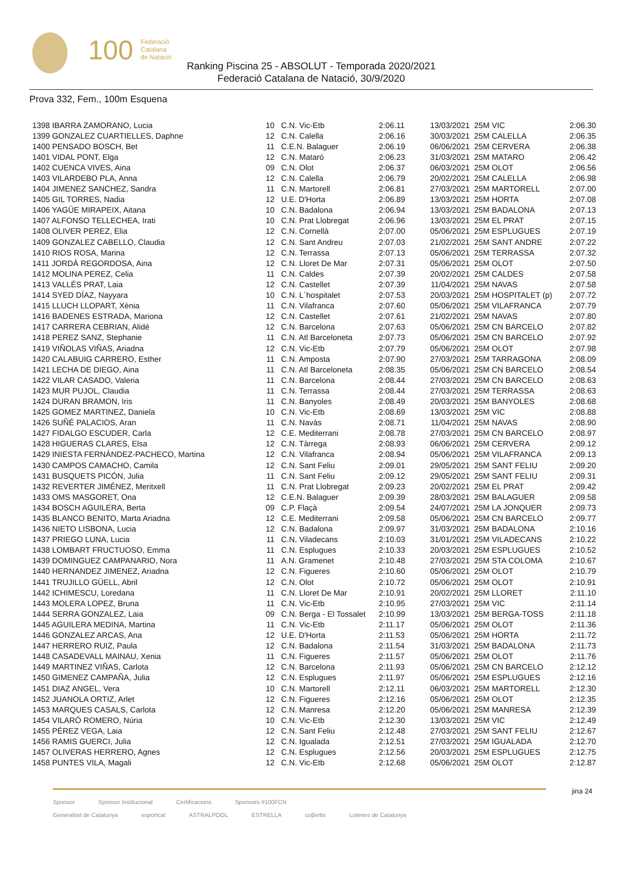100 Federació
Catalana
de Natació
Ranking Piscina 25 - ABSOLUT - Temporada 2020/2021
Federació Catalana de Natació, 30/9/2020
Prova 332, Fem., 100m Esquena
| 1398 IBARRA ZAMORANO, Lucia | 10 | C.N. Vic-Etb | 2:06.11 | 13/03/2021 | 25M VIC | 2:06.30 |
| 1399 GONZALEZ CUARTIELLES, Daphne | 12 | C.N. Calella | 2:06.16 | 30/03/2021 | 25M CALELLA | 2:06.35 |
| 1400 PENSADO BOSCH, Bet | 11 | C.E.N. Balaguer | 2:06.19 | 06/06/2021 | 25M CERVERA | 2:06.38 |
| 1401 VIDAL PONT, Elga | 12 | C.N. Mataró | 2:06.23 | 31/03/2021 | 25M MATARO | 2:06.42 |
| 1402 CUENCA VIVES, Aina | 09 | C.N. Olot | 2:06.37 | 06/03/2021 | 25M OLOT | 2:06.56 |
| 1403 VILARDEBO PLA, Anna | 12 | C.N. Calella | 2:06.79 | 20/02/2021 | 25M CALELLA | 2:06.98 |
| 1404 JIMENEZ SANCHEZ, Sandra | 11 | C.N. Martorell | 2:06.81 | 27/03/2021 | 25M MARTORELL | 2:07.00 |
| 1405 GIL TORRES, Nadia | 12 | U.E. D'Horta | 2:06.89 | 13/03/2021 | 25M HORTA | 2:07.08 |
| 1406 YAGÜE MIRAPEIX, Aitana | 10 | C.N. Badalona | 2:06.94 | 13/03/2021 | 25M BADALONA | 2:07.13 |
| 1407 ALFONSO TELLECHEA, Irati | 10 | C.N. Prat Llobregat | 2:06.96 | 13/03/2021 | 25M EL PRAT | 2:07.15 |
| 1408 OLIVER PEREZ, Elia | 12 | C.N. Cornellà | 2:07.00 | 05/06/2021 | 25M ESPLUGUES | 2:07.19 |
| 1409 GONZALEZ CABELLO, Claudia | 12 | C.N. Sant Andreu | 2:07.03 | 21/02/2021 | 25M SANT ANDRE | 2:07.22 |
| 1410 RIOS ROSA, Marina | 12 | C.N. Terrassa | 2:07.13 | 05/06/2021 | 25M TERRASSA | 2:07.32 |
| 1411 JORDÀ REGORDOSA, Aina | 12 | C.N. Lloret De Mar | 2:07.31 | 05/06/2021 | 25M OLOT | 2:07.50 |
| 1412 MOLINA PEREZ, Celia | 11 | C.N. Caldes | 2:07.39 | 20/02/2021 | 25M CALDES | 2:07.58 |
| 1413 VALLÉS PRAT, Laia | 12 | C.N. Castellet | 2:07.39 | 11/04/2021 | 25M NAVAS | 2:07.58 |
| 1414 SYED DÍAZ, Nayyara | 10 | C.N. L´hospitalet | 2:07.53 | 20/03/2021 | 25M HOSPITALET (p) | 2:07.72 |
| 1415 LLUCH LLOPART, Xènia | 11 | C.N. Vilafranca | 2:07.60 | 05/06/2021 | 25M VILAFRANCA | 2:07.79 |
| 1416 BADENES ESTRADA, Mariona | 12 | C.N. Castellet | 2:07.61 | 21/02/2021 | 25M NAVAS | 2:07.80 |
| 1417 CARRERA CEBRIAN, Alidé | 12 | C.N. Barcelona | 2:07.63 | 05/06/2021 | 25M CN BARCELO | 2:07.82 |
| 1418 PEREZ SANZ, Stephanie | 11 | C.N. Atl Barceloneta | 2:07.73 | 05/06/2021 | 25M CN BARCELO | 2:07.92 |
| 1419 VIÑOLAS VIÑAS, Ariadna | 12 | C.N. Vic-Etb | 2:07.79 | 05/06/2021 | 25M OLOT | 2:07.98 |
| 1420 CALABUIG CARRERO, Esther | 11 | C.N. Amposta | 2:07.90 | 27/03/2021 | 25M TARRAGONA | 2:08.09 |
| 1421 LECHA DE DIEGO, Aina | 11 | C.N. Atl Barceloneta | 2:08.35 | 05/06/2021 | 25M CN BARCELO | 2:08.54 |
| 1422 VILAR CASADO, Valeria | 11 | C.N. Barcelona | 2:08.44 | 27/03/2021 | 25M CN BARCELO | 2:08.63 |
| 1423 MUR PUJOL, Claudia | 11 | C.N. Terrassa | 2:08.44 | 27/03/2021 | 25M TERRASSA | 2:08.63 |
| 1424 DURAN BRAMON, Iris | 11 | C.N. Banyoles | 2:08.49 | 20/03/2021 | 25M BANYOLES | 2:08.68 |
| 1425 GOMEZ MARTINEZ, Daniela | 10 | C.N. Vic-Etb | 2:08.69 | 13/03/2021 | 25M VIC | 2:08.88 |
| 1426 SUÑÉ PALACIOS, Aran | 11 | C.N. Navàs | 2:08.71 | 11/04/2021 | 25M NAVAS | 2:08.90 |
| 1427 FIDALGO ESCUDER, Carla | 12 | C.E. Mediterrani | 2:08.78 | 27/03/2021 | 25M CN BARCELO | 2:08.97 |
| 1428 HIGUERAS CLARES, Elsa | 12 | C.N. Tàrrega | 2:08.93 | 06/06/2021 | 25M CERVERA | 2:09.12 |
| 1429 INIESTA FERNÁNDEZ-PACHECO, Martina | 12 | C.N. Vilafranca | 2:08.94 | 05/06/2021 | 25M VILAFRANCA | 2:09.13 |
| 1430 CAMPOS CAMACHO, Camila | 12 | C.N. Sant Feliu | 2:09.01 | 29/05/2021 | 25M SANT FELIU | 2:09.20 |
| 1431 BUSQUETS PICÓN, Julia | 11 | C.N. Sant Feliu | 2:09.12 | 29/05/2021 | 25M SANT FELIU | 2:09.31 |
| 1432 REVERTER JIMÉNEZ, Meritxell | 11 | C.N. Prat Llobregat | 2:09.23 | 20/02/2021 | 25M EL PRAT | 2:09.42 |
| 1433 OMS MASGORET, Ona | 12 | C.E.N. Balaguer | 2:09.39 | 28/03/2021 | 25M BALAGUER | 2:09.58 |
| 1434 BOSCH AGUILERA, Berta | 09 | C.P. Flaçà | 2:09.54 | 24/07/2021 | 25M LA JONQUER | 2:09.73 |
| 1435 BLANCO BENITO, Marta Ariadna | 12 | C.E. Mediterrani | 2:09.58 | 05/06/2021 | 25M CN BARCELO | 2:09.77 |
| 1436 NIETO LISBONA, Lucia | 12 | C.N. Badalona | 2:09.97 | 31/03/2021 | 25M BADALONA | 2:10.16 |
| 1437 PRIEGO LUNA, Lucia | 11 | C.N. Viladecans | 2:10.03 | 31/01/2021 | 25M VILADECANS | 2:10.22 |
| 1438 LOMBART FRUCTUOSO, Emma | 11 | C.N. Esplugues | 2:10.33 | 20/03/2021 | 25M ESPLUGUES | 2:10.52 |
| 1439 DOMINGUEZ CAMPANARIO, Nora | 11 | A.N. Gramenet | 2:10.48 | 27/03/2021 | 25M STA COLOMA | 2:10.67 |
| 1440 HERNANDEZ JIMENEZ, Ariadna | 12 | C.N. Figueres | 2:10.60 | 05/06/2021 | 25M OLOT | 2:10.79 |
| 1441 TRUJILLO GÜELL, Abril | 12 | C.N. Olot | 2:10.72 | 05/06/2021 | 25M OLOT | 2:10.91 |
| 1442 ICHIMESCU, Loredana | 11 | C.N. Lloret De Mar | 2:10.91 | 20/02/2021 | 25M LLORET | 2:11.10 |
| 1443 MOLERA LOPEZ, Bruna | 11 | C.N. Vic-Etb | 2:10.95 | 27/03/2021 | 25M VIC | 2:11.14 |
| 1444 SERRA GONZALEZ, Laia | 09 | C.N. Berga - El Tossalet | 2:10.99 | 13/03/2021 | 25M BERGA-TOSS | 2:11.18 |
| 1445 AGUILERA MEDINA, Martina | 11 | C.N. Vic-Etb | 2:11.17 | 05/06/2021 | 25M OLOT | 2:11.36 |
| 1446 GONZALEZ ARCAS, Ana | 12 | U.E. D'Horta | 2:11.53 | 05/06/2021 | 25M HORTA | 2:11.72 |
| 1447 HERRERO RUIZ, Paula | 12 | C.N. Badalona | 2:11.54 | 31/03/2021 | 25M BADALONA | 2:11.73 |
| 1448 CASADEVALL MAINAU, Xenia | 11 | C.N. Figueres | 2:11.57 | 05/06/2021 | 25M OLOT | 2:11.76 |
| 1449 MARTINEZ VIÑAS, Carlota | 12 | C.N. Barcelona | 2:11.93 | 05/06/2021 | 25M CN BARCELO | 2:12.12 |
| 1450 GIMENEZ CAMPAÑA, Julia | 12 | C.N. Esplugues | 2:11.97 | 05/06/2021 | 25M ESPLUGUES | 2:12.16 |
| 1451 DIAZ ANGEL, Vera | 10 | C.N. Martorell | 2:12.11 | 06/03/2021 | 25M MARTORELL | 2:12.30 |
| 1452 JUANOLA ORTIZ, Arlet | 12 | C.N. Figueres | 2:12.16 | 05/06/2021 | 25M OLOT | 2:12.35 |
| 1453 MARQUES CASALS, Carlota | 12 | C.N. Manresa | 2:12.20 | 05/06/2021 | 25M MANRESA | 2:12.39 |
| 1454 VILARÓ ROMERO, Núria | 10 | C.N. Vic-Etb | 2:12.30 | 13/03/2021 | 25M VIC | 2:12.49 |
| 1455 PÉREZ VEGA, Laia | 12 | C.N. Sant Feliu | 2:12.48 | 27/03/2021 | 25M SANT FELIU | 2:12.67 |
| 1456 RAMIS GUERCI, Julia | 12 | C.N. Igualada | 2:12.51 | 27/03/2021 | 25M IGUALADA | 2:12.70 |
| 1457 OLIVERAS HERRERO, Agnes | 12 | C.N. Esplugues | 2:12.56 | 20/03/2021 | 25M ESPLUGUES | 2:12.75 |
| 1458 PUNTES VILA, Magali | 12 | C.N. Vic-Etb | 2:12.68 | 05/06/2021 | 25M OLOT | 2:12.87 |
jina 24
Sponsor Sponsor Institucional Certificacions Sponsors #100FCN
Generalitat de Catalunya esportcat ASTRALPOOL ESTRELLA coβertis Loteries de Catalunya